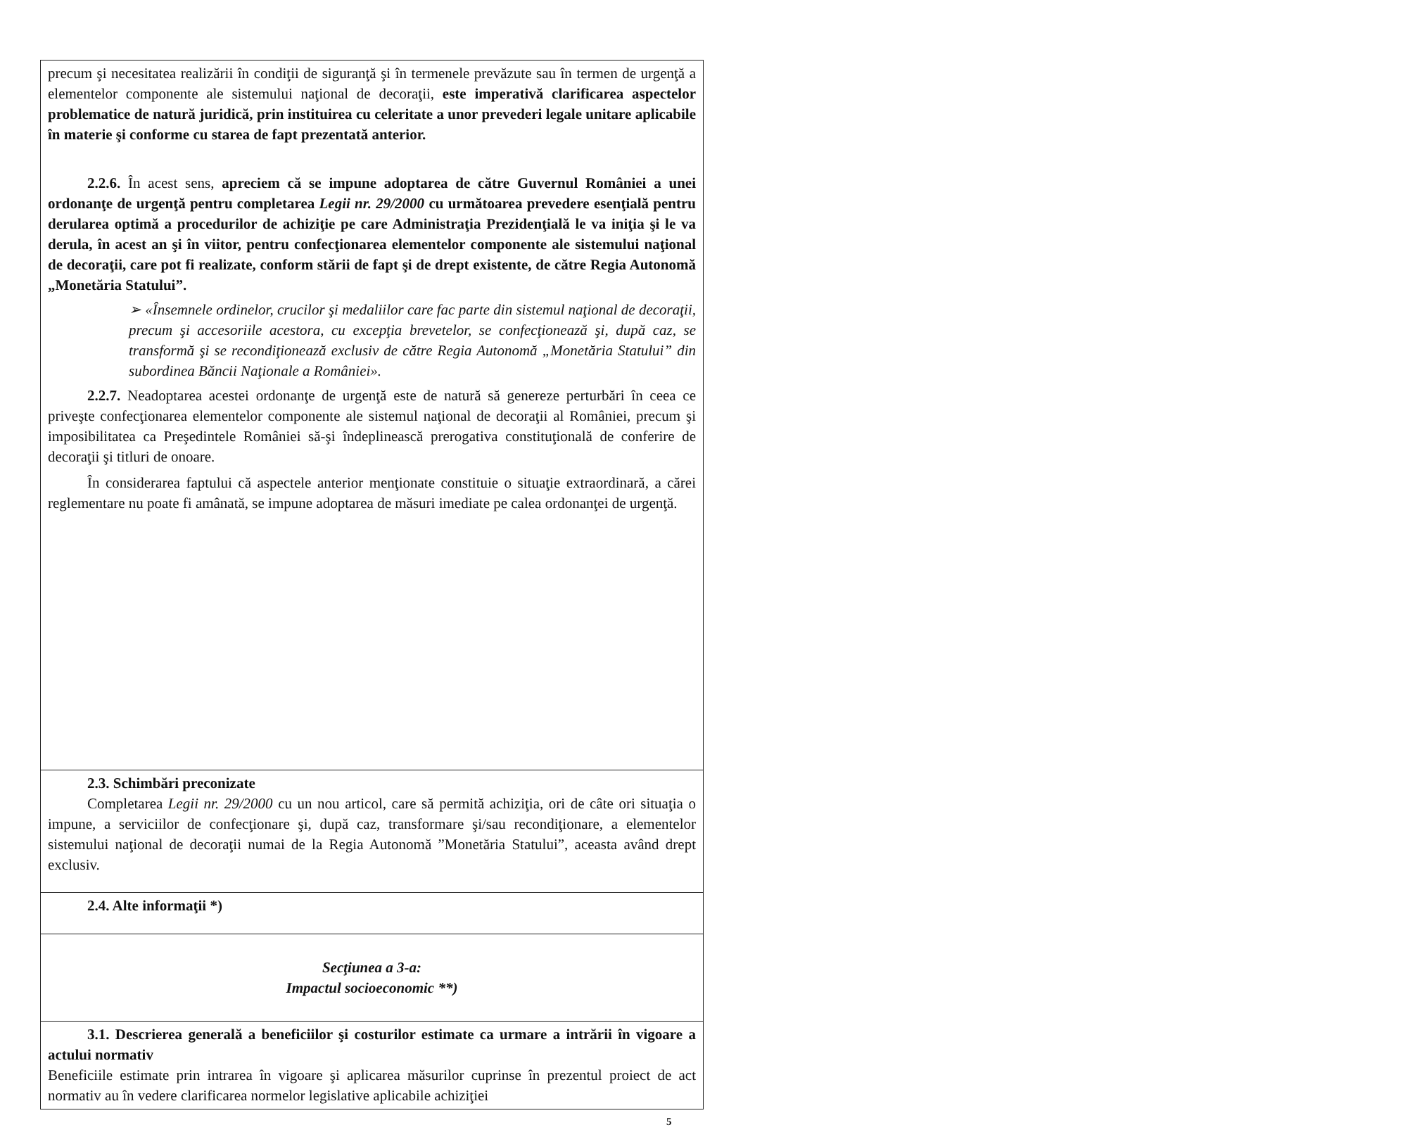| precum şi necesitatea realizării în condiţii de siguranţă şi în termenele prevăzute sau în termen de urgenţă a elementelor componente ale sistemului naţional de decoraţii, este imperativă clarificarea aspectelor problematice de natură juridică, prin instituirea cu celeritate a unor prevederi legale unitare aplicabile în materie şi conforme cu starea de fapt prezentată anterior. 2.2.6. În acest sens, apreciem că se impune adoptarea de către Guvernul României a unei ordonanţe de urgenţă pentru completarea Legii nr. 29/2000 cu următoarea prevedere esenţială pentru derularea optimă a procedurilor de achiziţie pe care Administraţia Prezidenţială le va iniţia şi le va derula, în acest an şi în viitor, pentru confecţionarea elementelor componente ale sistemului naţional de decoraţii, care pot fi realizate, conform stării de fapt şi de drept existente, de către Regia Autonomă „Monetăria Statului”. ➢ «Însemnele ordinelor, crucilor şi medaliilor care fac parte din sistemul naţional de decoraţii, precum şi accesoriile acestora, cu excepţia brevetelor, se confecţionează şi, după caz, se transformă şi se recondiţionează exclusiv de către Regia Autonomă „Monetăria Statului” din subordinea Băncii Naţionale a României». 2.2.7. Neadoptarea acestei ordonanţe de urgenţă este de natură să genereze perturbări în ceea ce priveşte confecţionarea elementelor componente ale sistemul naţional de decoraţii al României, precum şi imposibilitatea ca Preşedintele României să-şi îndeplinească prerogativa constituţională de conferire de decoraţii şi titluri de onoare. În considerarea faptului că aspectele anterior menţionate constituie o situaţie extraordinară, a cărei reglementare nu poate fi amânată, se impune adoptarea de măsuri imediate pe calea ordonanţei de urgenţă. |
| 2.3. Schimbări preconizate Completarea Legii nr. 29/2000 cu un nou articol, care să permită achiziţia, ori de câte ori situaţia o impune, a serviciilor de confecţionare şi, după caz, transformare şi/sau recondiţionare, a elementelor sistemului naţional de decoraţii numai de la Regia Autonomă ”Monetăria Statului”, aceasta având drept exclusiv. |
| 2.4. Alte informaţii *) |
| Secţiunea a 3-a: Impactul socioeconomic **) |
| 3.1. Descrierea generală a beneficiilor şi costurilor estimate ca urmare a intrării în vigoare a actului normativ Beneficiile estimate prin intrarea în vigoare şi aplicarea măsurilor cuprinse în prezentul proiect de act normativ au în vedere clarificarea normelor legislative aplicabile achiziţiei |
5